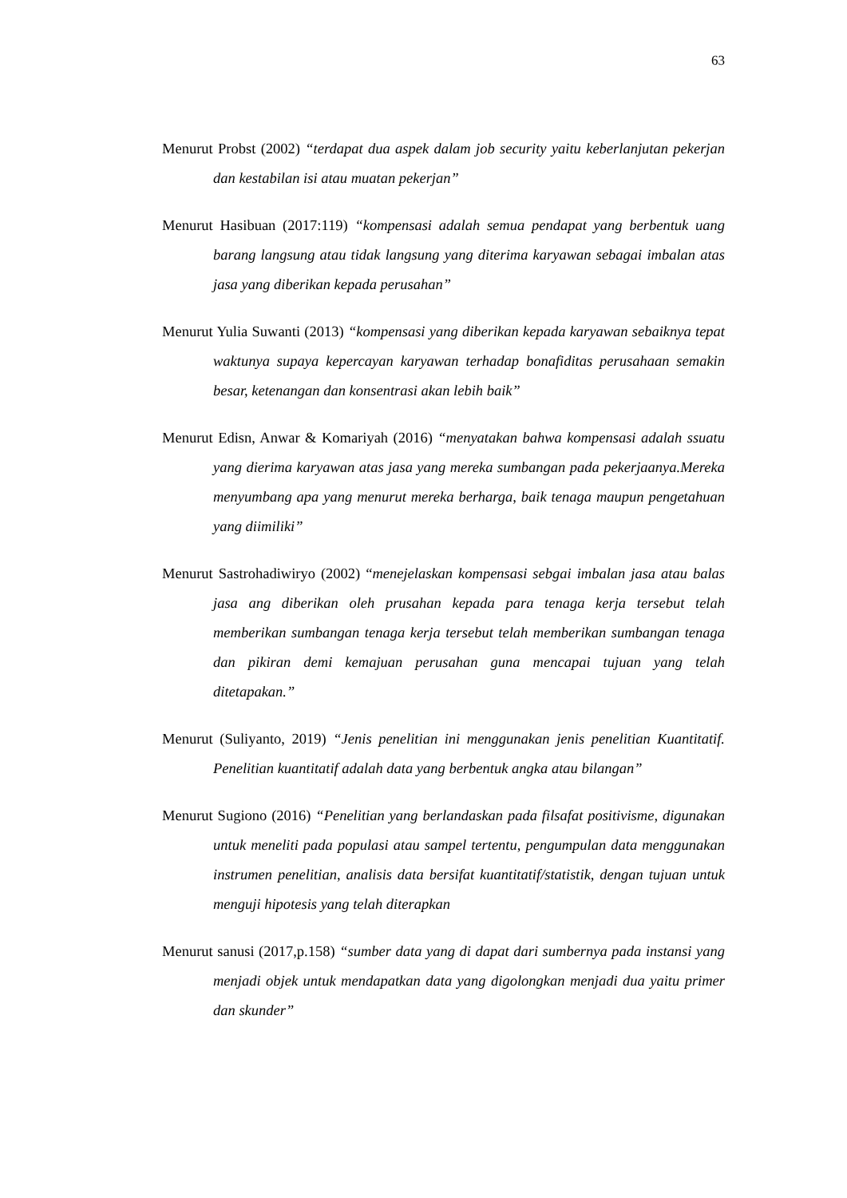63
Menurut Probst (2002) “terdapat dua aspek dalam job security yaitu keberlanjutan pekerjan dan kestabilan isi atau muatan pekerjan”
Menurut Hasibuan (2017:119) “kompensasi adalah semua pendapat yang berbentuk uang barang langsung atau tidak langsung yang diterima karyawan sebagai imbalan atas jasa yang diberikan kepada perusahan”
Menurut Yulia Suwanti (2013) “kompensasi yang diberikan kepada karyawan sebaiknya tepat waktunya supaya kepercayan karyawan terhadap bonafiditas perusahaan semakin besar, ketenangan dan konsentrasi akan lebih baik”
Menurut Edisn, Anwar & Komariyah (2016) “menyatakan bahwa kompensasi adalah ssuatu yang dierima karyawan atas jasa yang mereka sumbangan pada pekerjaanya.Mereka menyumbang apa yang menurut mereka berharga, baik tenaga maupun pengetahuan yang diimiliki”
Menurut Sastrohadiwiryo (2002) “menejelaskan kompensasi sebgai imbalan jasa atau balas jasa ang diberikan oleh prusahan kepada para tenaga kerja tersebut telah memberikan sumbangan tenaga kerja tersebut telah memberikan sumbangan tenaga dan pikiran demi kemajuan perusahan guna mencapai tujuan yang telah ditetapakan.”
Menurut (Suliyanto, 2019) “Jenis penelitian ini menggunakan jenis penelitian Kuantitatif. Penelitian kuantitatif adalah data yang berbentuk angka atau bilangan”
Menurut Sugiono (2016) “Penelitian yang berlandaskan pada filsafat positivisme, digunakan untuk meneliti pada populasi atau sampel tertentu, pengumpulan data menggunakan instrumen penelitian, analisis data bersifat kuantitatif/statistik, dengan tujuan untuk menguji hipotesis yang telah diterapkan
Menurut sanusi (2017,p.158) “sumber data yang di dapat dari sumbernya pada instansi yang menjadi objek untuk mendapatkan data yang digolongkan menjadi dua yaitu primer dan skunder”